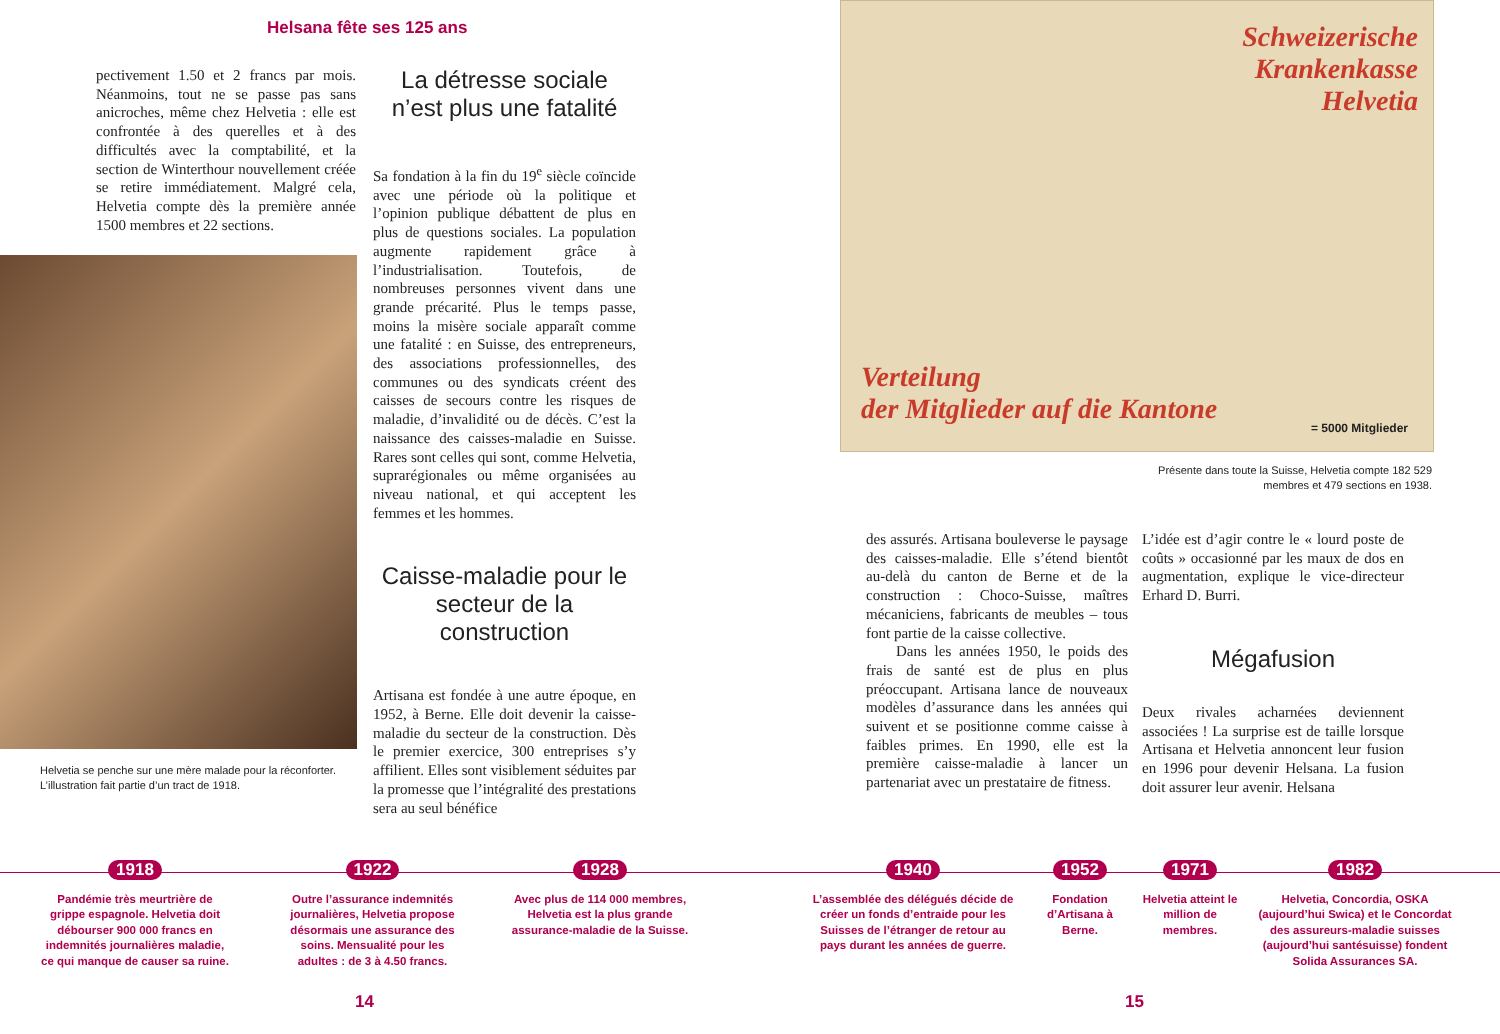Helsana fête ses 125 ans
pectivement 1.50 et 2 francs par mois. Néanmoins, tout ne se passe pas sans anicroches, même chez Helvetia : elle est confrontée à des querelles et à des difficultés avec la comptabilité, et la section de Winterthour nouvellement créée se retire immédiatement. Malgré cela, Helvetia compte dès la première année 1500 membres et 22 sections.
Helvetia se penche sur une mère malade pour la réconforter. L’illustration fait partie d’un tract de 1918.
La détresse sociale n’est plus une fatalité
Sa fondation à la fin du 19<sup>e</sup> siècle coïncide avec une période où la politique et l’opinion publique débattent de plus en plus de questions sociales. La population augmente rapidement grâce à l’industrialisation. Toutefois, de nombreuses personnes vivent dans une grande précarité. Plus le temps passe, moins la misère sociale apparaît comme une fatalité : en Suisse, des entrepreneurs, des associations professionnelles, des communes ou des syndicats créent des caisses de secours contre les risques de maladie, d’invalidité ou de décès. C’est la naissance des caisses-maladie en Suisse. Rares sont celles qui sont, comme Helvetia, suprarégionales ou même organisées au niveau national, et qui acceptent les femmes et les hommes.
Caisse-maladie pour le secteur de la construction
Artisana est fondée à une autre époque, en 1952, à Berne. Elle doit devenir la caisse-maladie du secteur de la construction. Dès le premier exercice, 300 entreprises s’y affilient. Elles sont visiblement séduites par la promesse que l’intégralité des prestations sera au seul bénéfice
Schweizerische
Krankenkasse
Helvetia
Verteilung
der Mitglieder auf die Kantone
= 5000 Mitglieder
Présente dans toute la Suisse, Helvetia compte 182 529 membres et 479 sections en 1938.
des assurés. Artisana bouleverse le paysage des caisses-maladie. Elle s’étend bientôt au-delà du canton de Berne et de la construction : Choco-Suisse, maîtres mécaniciens, fabricants de meubles – tous font partie de la caisse collective.
Dans les années 1950, le poids des frais de santé est de plus en plus préoccupant. Artisana lance de nouveaux modèles d’assurance dans les années qui suivent et se positionne comme caisse à faibles primes. En 1990, elle est la première caisse-maladie à lancer un partenariat avec un prestataire de fitness.
L’idée est d’agir contre le « lourd poste de coûts » occasionné par les maux de dos en augmentation, explique le vice-directeur Erhard D. Burri.
Mégafusion
Deux rivales acharnées deviennent associées ! La surprise est de taille lorsque Artisana et Helvetia annoncent leur fusion en 1996 pour devenir Helsana. La fusion doit assurer leur avenir. Helsana
1918
Pandémie très meurtrière de grippe espagnole. Helvetia doit débourser 900 000 francs en indemnités journalières maladie, ce qui manque de causer sa ruine.
1922
Outre l’assurance indemnités journalières, Helvetia propose désormais une assurance des soins. Mensualité pour les adultes : de 3 à 4.50 francs.
1928
Avec plus de 114 000 membres, Helvetia est la plus grande assurance-maladie de la Suisse.
1940
L’assemblée des délégués décide de créer un fonds d’entraide pour les Suisses de l’étranger de retour au pays durant les années de guerre.
1952
Fondation d’Artisana à Berne.
1971
Helvetia atteint le million de membres.
1982
Helvetia, Concordia, OSKA (aujourd’hui Swica) et le Concordat des assureurs-maladie suisses (aujourd’hui santésuisse) fondent Solida Assurances SA.
14 15